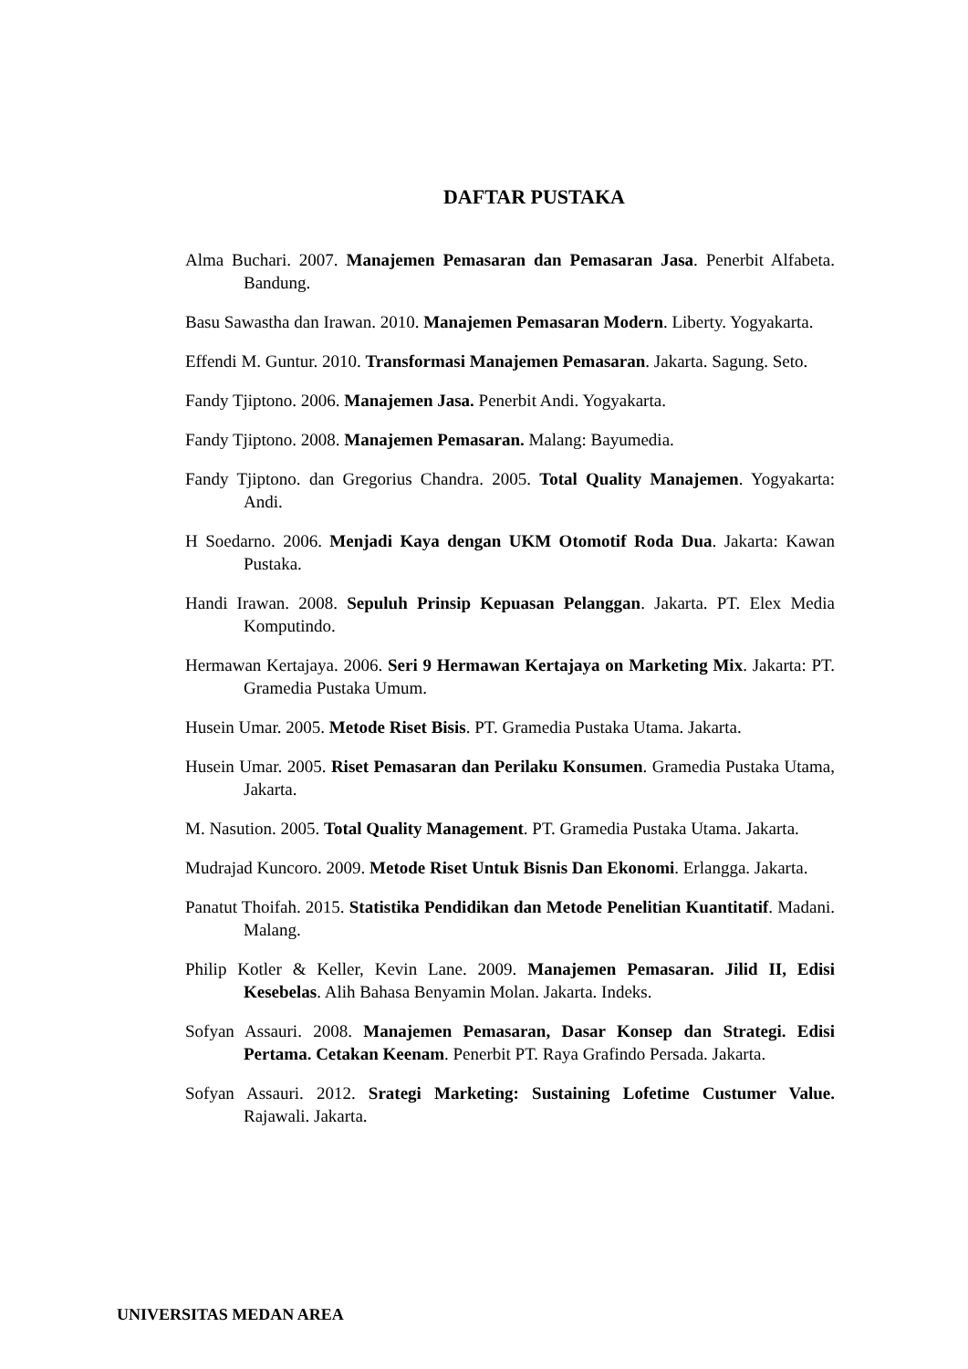DAFTAR PUSTAKA
Alma Buchari. 2007. Manajemen Pemasaran dan Pemasaran Jasa. Penerbit Alfabeta. Bandung.
Basu Sawastha dan Irawan. 2010. Manajemen Pemasaran Modern. Liberty. Yogyakarta.
Effendi M. Guntur. 2010. Transformasi Manajemen Pemasaran. Jakarta. Sagung. Seto.
Fandy Tjiptono. 2006. Manajemen Jasa. Penerbit Andi. Yogyakarta.
Fandy Tjiptono. 2008. Manajemen Pemasaran. Malang: Bayumedia.
Fandy Tjiptono. dan Gregorius Chandra. 2005. Total Quality Manajemen. Yogyakarta: Andi.
H Soedarno. 2006. Menjadi Kaya dengan UKM Otomotif Roda Dua. Jakarta: Kawan Pustaka.
Handi Irawan. 2008. Sepuluh Prinsip Kepuasan Pelanggan. Jakarta. PT. Elex Media Komputindo.
Hermawan Kertajaya. 2006. Seri 9 Hermawan Kertajaya on Marketing Mix. Jakarta: PT. Gramedia Pustaka Umum.
Husein Umar. 2005. Metode Riset Bisis. PT. Gramedia Pustaka Utama. Jakarta.
Husein Umar. 2005. Riset Pemasaran dan Perilaku Konsumen. Gramedia Pustaka Utama, Jakarta.
M. Nasution. 2005. Total Quality Management. PT. Gramedia Pustaka Utama. Jakarta.
Mudrajad Kuncoro. 2009. Metode Riset Untuk Bisnis Dan Ekonomi. Erlangga. Jakarta.
Panatut Thoifah. 2015. Statistika Pendidikan dan Metode Penelitian Kuantitatif. Madani. Malang.
Philip Kotler & Keller, Kevin Lane. 2009. Manajemen Pemasaran. Jilid II, Edisi Kesebelas. Alih Bahasa Benyamin Molan. Jakarta. Indeks.
Sofyan Assauri. 2008. Manajemen Pemasaran, Dasar Konsep dan Strategi. Edisi Pertama. Cetakan Keenam. Penerbit PT. Raya Grafindo Persada. Jakarta.
Sofyan Assauri. 2012. Srategi Marketing: Sustaining Lofetime Custumer Value. Rajawali. Jakarta.
UNIVERSITAS MEDAN AREA